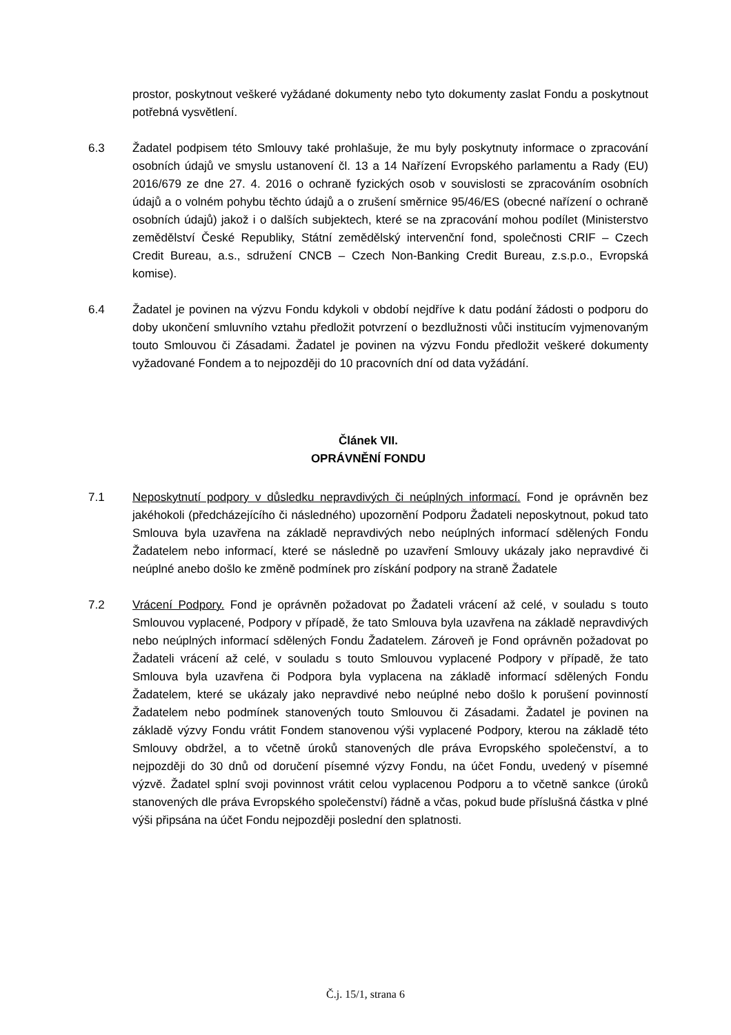prostor, poskytnout veškeré vyžádané dokumenty nebo tyto dokumenty zaslat Fondu a poskytnout potřebná vysvětlení.
6.3 Žadatel podpisem této Smlouvy také prohlašuje, že mu byly poskytnuty informace o zpracování osobních údajů ve smyslu ustanovení čl. 13 a 14 Nařízení Evropského parlamentu a Rady (EU) 2016/679 ze dne 27. 4. 2016 o ochraně fyzických osob v souvislosti se zpracováním osobních údajů a o volném pohybu těchto údajů a o zrušení směrnice 95/46/ES (obecné nařízení o ochraně osobních údajů) jakož i o dalších subjektech, které se na zpracování mohou podílet (Ministerstvo zemědělství České Republiky, Státní zemědělský intervenční fond, společnosti CRIF – Czech Credit Bureau, a.s., sdružení CNCB – Czech Non-Banking Credit Bureau, z.s.p.o., Evropská komise).
6.4 Žadatel je povinen na výzvu Fondu kdykoli v období nejdříve k datu podání žádosti o podporu do doby ukončení smluvního vztahu předložit potvrzení o bezdlužnosti vůči institucím vyjmenovaným touto Smlouvou či Zásadami. Žadatel je povinen na výzvu Fondu předložit veškeré dokumenty vyžadované Fondem a to nejpozději do 10 pracovních dní od data vyžádání.
Článek VII.
OPRÁVNĚNÍ FONDU
7.1 Neposkytnutí podpory v důsledku nepravdivých či neúplných informací. Fond je oprávněn bez jakéhokoli (předcházejícího či následného) upozornění Podporu Žadateli neposkytnout, pokud tato Smlouva byla uzavřena na základě nepravdivých nebo neúplných informací sdělených Fondu Žadatelem nebo informací, které se následně po uzavření Smlouvy ukázaly jako nepravdivé či neúplné anebo došlo ke změně podmínek pro získání podpory na straně Žadatele
7.2 Vrácení Podpory. Fond je oprávněn požadovat po Žadateli vrácení až celé, v souladu s touto Smlouvou vyplacené, Podpory v případě, že tato Smlouva byla uzavřena na základě nepravdivých nebo neúplných informací sdělených Fondu Žadatelem. Zároveň je Fond oprávněn požadovat po Žadateli vrácení až celé, v souladu s touto Smlouvou vyplacené Podpory v případě, že tato Smlouva byla uzavřena či Podpora byla vyplacena na základě informací sdělených Fondu Žadatelem, které se ukázaly jako nepravdivé nebo neúplné nebo došlo k porušení povinností Žadatelem nebo podmínek stanovených touto Smlouvou či Zásadami. Žadatel je povinen na základě výzvy Fondu vrátit Fondem stanovenou výši vyplacené Podpory, kterou na základě této Smlouvy obdržel, a to včetně úroků stanovených dle práva Evropského společenství, a to nejpozději do 30 dnů od doručení písemné výzvy Fondu, na účet Fondu, uvedený v písemné výzvě. Žadatel splní svoji povinnost vrátit celou vyplacenou Podporu a to včetně sankce (úroků stanovených dle práva Evropského společenství) řádně a včas, pokud bude příslušná částka v plné výši připsána na účet Fondu nejpozději poslední den splatnosti.
Č.j. 15/1, strana 6